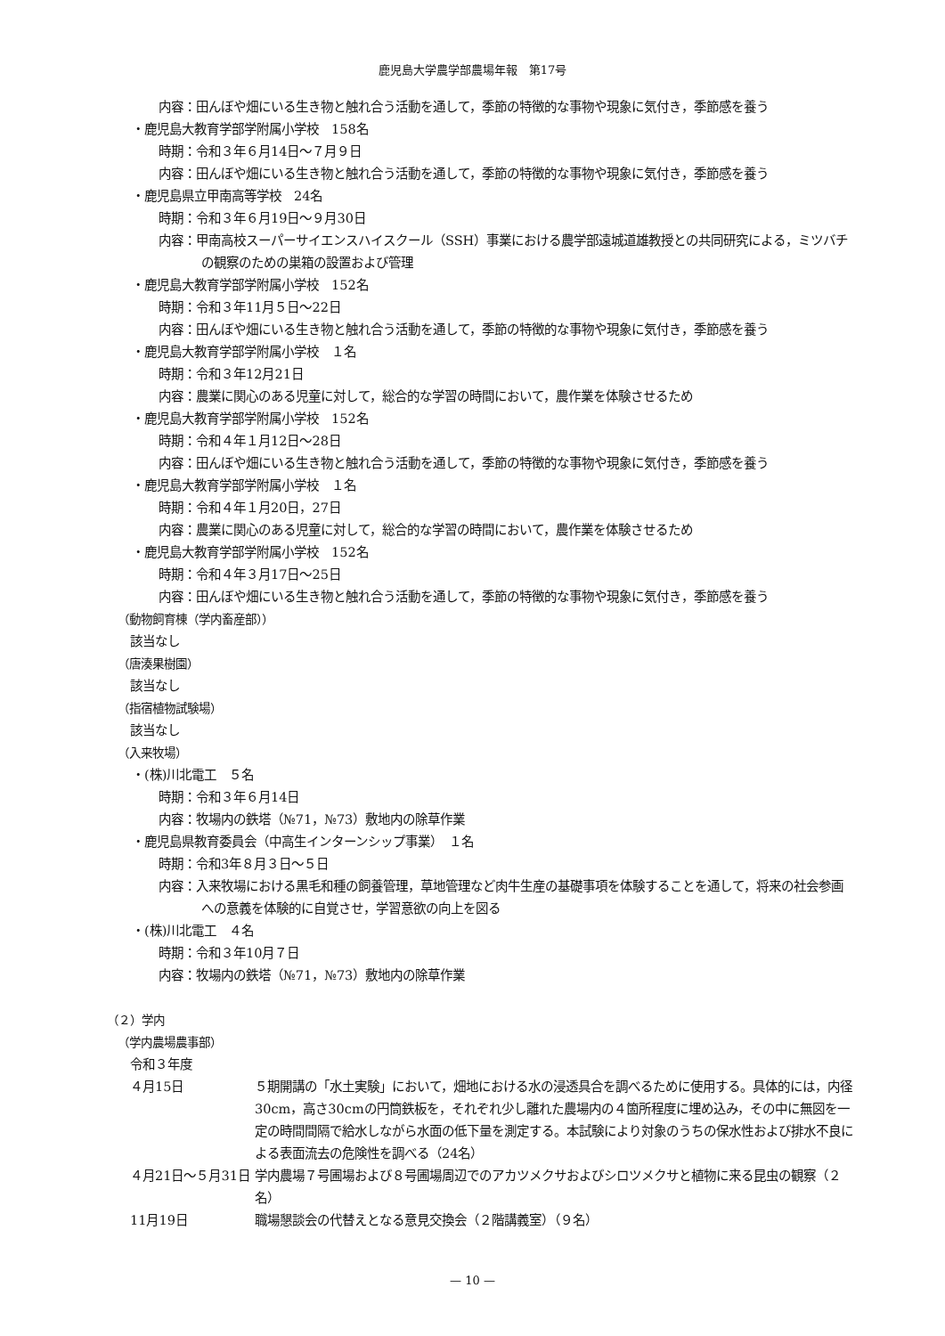鹿児島大学農学部農場年報　第17号
内容：田んぼや畑にいる生き物と触れ合う活動を通して，季節の特徴的な事物や現象に気付き，季節感を養う
・鹿児島大教育学部学附属小学校　158名
時期：令和３年６月14日～７月９日
内容：田んぼや畑にいる生き物と触れ合う活動を通して，季節の特徴的な事物や現象に気付き，季節感を養う
・鹿児島県立甲南高等学校　24名
時期：令和３年６月19日～９月30日
内容：甲南高校スーパーサイエンスハイスクール（SSH）事業における農学部遠城道雄教授との共同研究による，ミツバチの観察のための巣箱の設置および管理
・鹿児島大教育学部学附属小学校　152名
時期：令和３年11月５日～22日
内容：田んぼや畑にいる生き物と触れ合う活動を通して，季節の特徴的な事物や現象に気付き，季節感を養う
・鹿児島大教育学部学附属小学校　１名
時期：令和３年12月21日
内容：農業に関心のある児童に対して，総合的な学習の時間において，農作業を体験させるため
・鹿児島大教育学部学附属小学校　152名
時期：令和４年１月12日～28日
内容：田んぼや畑にいる生き物と触れ合う活動を通して，季節の特徴的な事物や現象に気付き，季節感を養う
・鹿児島大教育学部学附属小学校　１名
時期：令和４年１月20日，27日
内容：農業に関心のある児童に対して，総合的な学習の時間において，農作業を体験させるため
・鹿児島大教育学部学附属小学校　152名
時期：令和４年３月17日～25日
内容：田んぼや畑にいる生き物と触れ合う活動を通して，季節の特徴的な事物や現象に気付き，季節感を養う
（動物飼育棟（学内畜産部））
該当なし
（唐湊果樹園）
該当なし
（指宿植物試験場）
該当なし
（入来牧場）
・(株)川北電工　５名
時期：令和３年６月14日
内容：牧場内の鉄塔（№71，№73）敷地内の除草作業
・鹿児島県教育委員会（中高生インターンシップ事業）　１名
時期：令和3年８月３日～５日
内容：入来牧場における黒毛和種の飼養管理，草地管理など肉牛生産の基礎事項を体験することを通して，将来の社会参画への意義を体験的に自覚させ，学習意欲の向上を図る
・(株)川北電工　４名
時期：令和３年10月７日
内容：牧場内の鉄塔（№71，№73）敷地内の除草作業
（２）学内
（学内農場農事部）
令和３年度
４月15日 ５期開講の「水土実験」において，畑地における水の浸透具合を調べるために使用する。具体的には，内径30cm，高さ30cmの円筒鉄板を，それぞれ少し離れた農場内の４箇所程度に埋め込み，その中に無図を一定の時間間隔で給水しながら水面の低下量を測定する。本試験により対象のうちの保水性および排水不良による表面流去の危険性を調べる（24名）
４月21日～５月31日 学内農場７号圃場および８号圃場周辺でのアカツメクサおよびシロツメクサと植物に来る昆虫の観察（２名）
11月19日 職場懇談会の代替えとなる意見交換会（２階講義室）（９名）
— 10 —